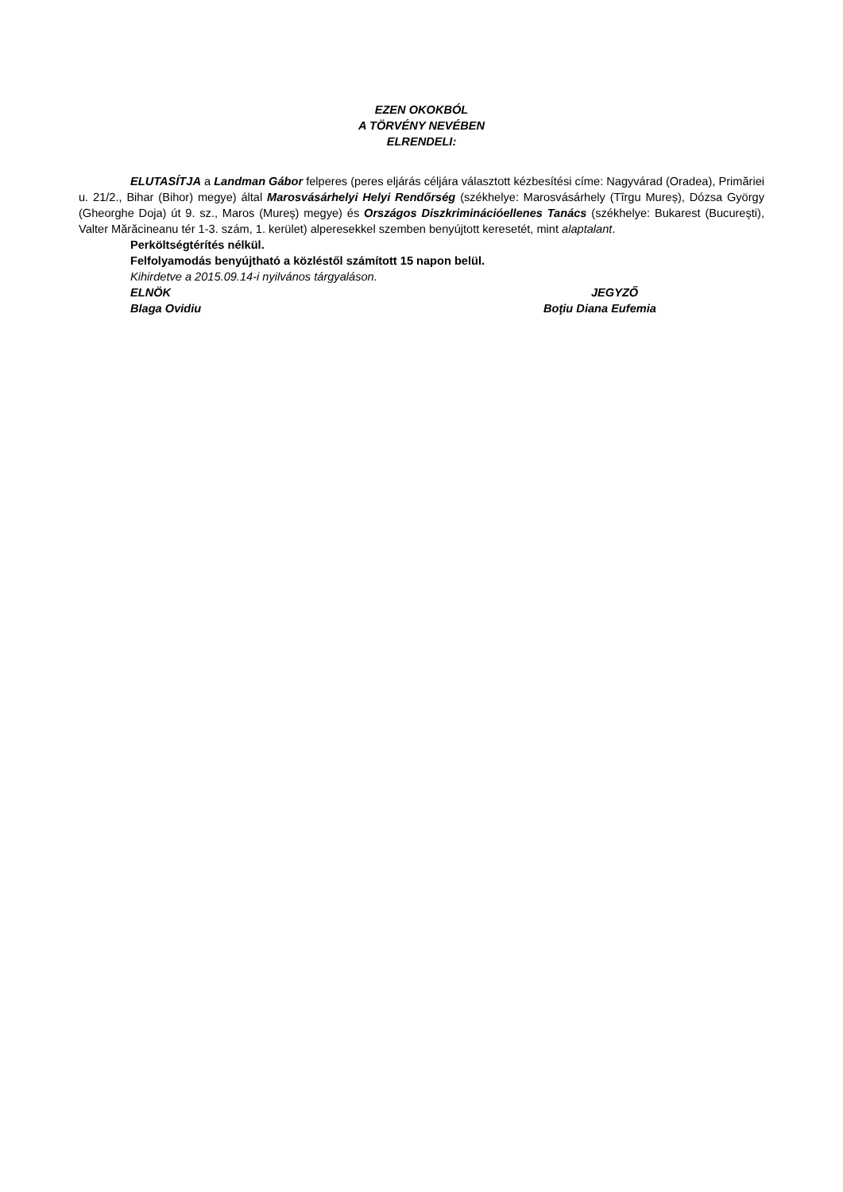EZEN OKOKBÓL
A TÖRVÉNY NEVÉBEN
ELRENDELI:
ELUTASÍTJA a Landman Gábor felperes (peres eljárás céljára választott kézbesítési címe: Nagyvárad (Oradea), Primăriei u. 21/2., Bihar (Bihor) megye) által Marosvásárhelyi Helyi Rendőrség (székhelye: Marosvásárhely (Tîrgu Mureș), Dózsa György (Gheorghe Doja) út 9. sz., Maros (Mureş) megye) és Országos Diszkriminációellenes Tanács (székhelye: Bukarest (Bucureşti), Valter Mărăcineanu tér 1-3. szám, 1. kerület) alperesekkel szemben benyújtott keresetét, mint alaptalant.
Perköltségtérítés nélkül.
Felfolyamodás benyújtható a közléstől számított 15 napon belül.
Kihirdetve a 2015.09.14-i nyilvános tárgyaláson.
ELNÖK JEGYZŐ
Blaga Ovidiu Boţiu Diana Eufemia